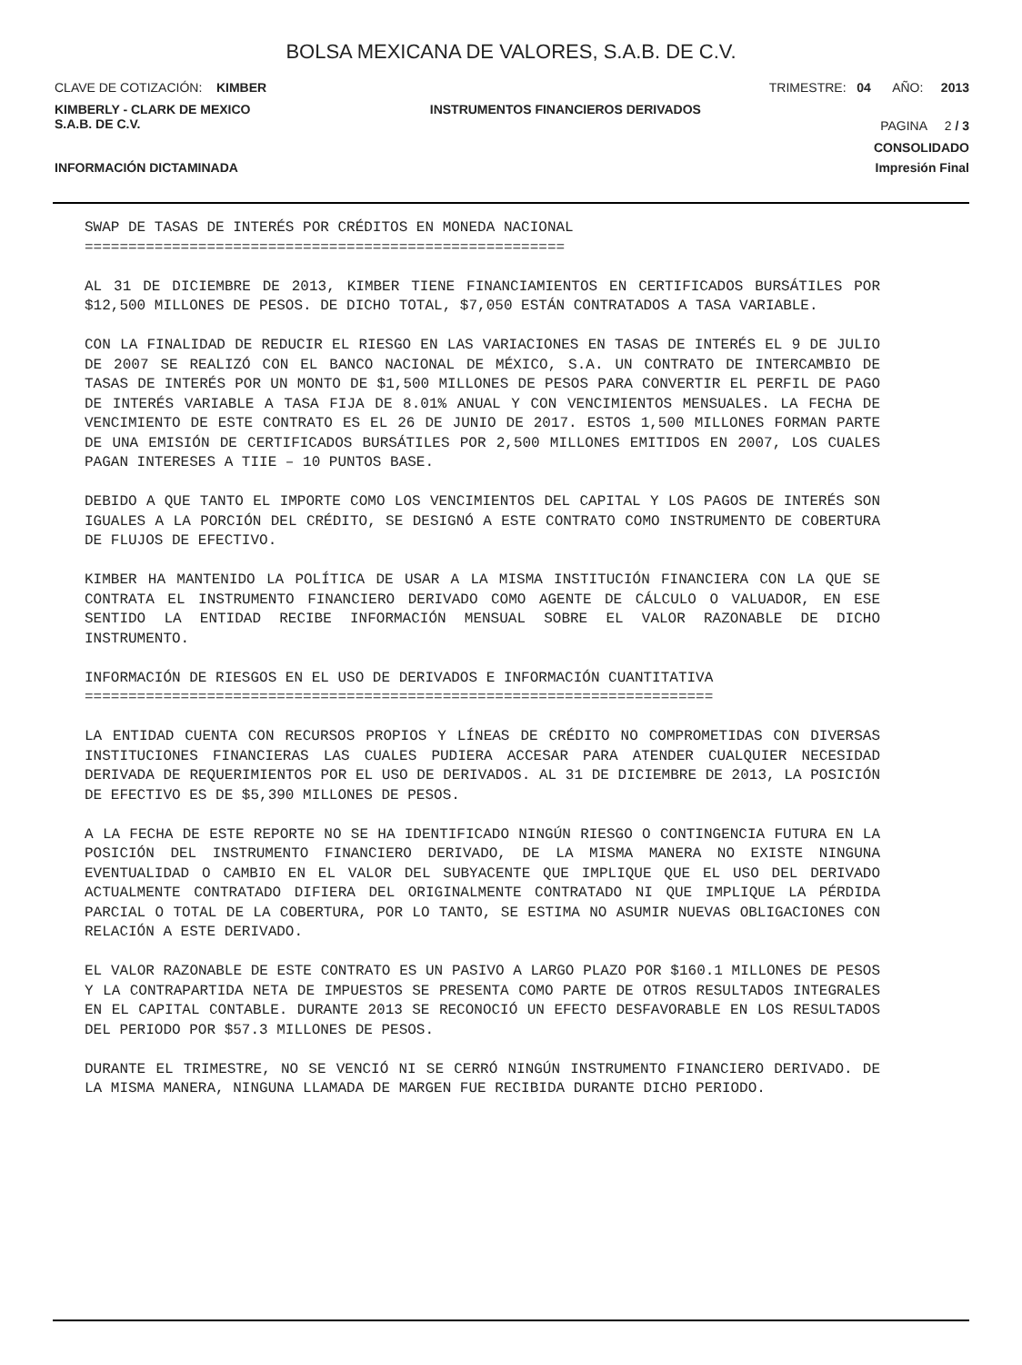BOLSA MEXICANA DE VALORES, S.A.B. DE C.V.
CLAVE DE COTIZACIÓN: KIMBER TRIMESTRE: 04 AÑO: 2013
KIMBERLY - CLARK DE MEXICO
S.A.B. DE C.V. INSTRUMENTOS FINANCIEROS DERIVADOS PAGINA 2 / 3
CONSOLIDADO
INFORMACIÓN DICTAMINADA Impresión Final
SWAP DE TASAS DE INTERÉS POR CRÉDITOS EN MONEDA NACIONAL =======================================================
AL 31 DE DICIEMBRE DE 2013, KIMBER TIENE FINANCIAMIENTOS EN CERTIFICADOS BURSÁTILES POR $12,500 MILLONES DE PESOS. DE DICHO TOTAL, $7,050 ESTÁN CONTRATADOS A TASA VARIABLE.
CON LA FINALIDAD DE REDUCIR EL RIESGO EN LAS VARIACIONES EN TASAS DE INTERÉS EL 9 DE JULIO DE 2007 SE REALIZÓ CON EL BANCO NACIONAL DE MÉXICO, S.A. UN CONTRATO DE INTERCAMBIO DE TASAS DE INTERÉS POR UN MONTO DE $1,500 MILLONES DE PESOS PARA CONVERTIR EL PERFIL DE PAGO DE INTERÉS VARIABLE A TASA FIJA DE 8.01% ANUAL Y CON VENCIMIENTOS MENSUALES. LA FECHA DE VENCIMIENTO DE ESTE CONTRATO ES EL 26 DE JUNIO DE 2017. ESTOS 1,500 MILLONES FORMAN PARTE DE UNA EMISIÓN DE CERTIFICADOS BURSÁTILES POR 2,500 MILLONES EMITIDOS EN 2007, LOS CUALES PAGAN INTERESES A TIIE – 10 PUNTOS BASE.
DEBIDO A QUE TANTO EL IMPORTE COMO LOS VENCIMIENTOS DEL CAPITAL Y LOS PAGOS DE INTERÉS SON IGUALES A LA PORCIÓN DEL CRÉDITO, SE DESIGNÓ A ESTE CONTRATO COMO INSTRUMENTO DE COBERTURA DE FLUJOS DE EFECTIVO.
KIMBER HA MANTENIDO LA POLÍTICA DE USAR A LA MISMA INSTITUCIÓN FINANCIERA CON LA QUE SE CONTRATA EL INSTRUMENTO FINANCIERO DERIVADO COMO AGENTE DE CÁLCULO O VALUADOR, EN ESE SENTIDO LA ENTIDAD RECIBE INFORMACIÓN MENSUAL SOBRE EL VALOR RAZONABLE DE DICHO INSTRUMENTO.
INFORMACIÓN DE RIESGOS EN EL USO DE DERIVADOS E INFORMACIÓN CUANTITATIVA ========================================================================
LA ENTIDAD CUENTA CON RECURSOS PROPIOS Y LÍNEAS DE CRÉDITO NO COMPROMETIDAS CON DIVERSAS INSTITUCIONES FINANCIERAS LAS CUALES PUDIERA ACCESAR PARA ATENDER CUALQUIER NECESIDAD DERIVADA DE REQUERIMIENTOS POR EL USO DE DERIVADOS. AL 31 DE DICIEMBRE DE 2013, LA POSICIÓN DE EFECTIVO ES DE $5,390 MILLONES DE PESOS.
A LA FECHA DE ESTE REPORTE NO SE HA IDENTIFICADO NINGÚN RIESGO O CONTINGENCIA FUTURA EN LA POSICIÓN DEL INSTRUMENTO FINANCIERO DERIVADO, DE LA MISMA MANERA NO EXISTE NINGUNA EVENTUALIDAD O CAMBIO EN EL VALOR DEL SUBYACENTE QUE IMPLIQUE QUE EL USO DEL DERIVADO ACTUALMENTE CONTRATADO DIFIERA DEL ORIGINALMENTE CONTRATADO NI QUE IMPLIQUE LA PÉRDIDA PARCIAL O TOTAL DE LA COBERTURA, POR LO TANTO, SE ESTIMA NO ASUMIR NUEVAS OBLIGACIONES CON RELACIÓN A ESTE DERIVADO.
EL VALOR RAZONABLE DE ESTE CONTRATO ES UN PASIVO A LARGO PLAZO POR $160.1 MILLONES DE PESOS Y LA CONTRAPARTIDA NETA DE IMPUESTOS SE PRESENTA COMO PARTE DE OTROS RESULTADOS INTEGRALES EN EL CAPITAL CONTABLE. DURANTE 2013 SE RECONOCIÓ UN EFECTO DESFAVORABLE EN LOS RESULTADOS DEL PERIODO POR $57.3 MILLONES DE PESOS.
DURANTE EL TRIMESTRE, NO SE VENCIÓ NI SE CERRÓ NINGÚN INSTRUMENTO FINANCIERO DERIVADO. DE LA MISMA MANERA, NINGUNA LLAMADA DE MARGEN FUE RECIBIDA DURANTE DICHO PERIODO.